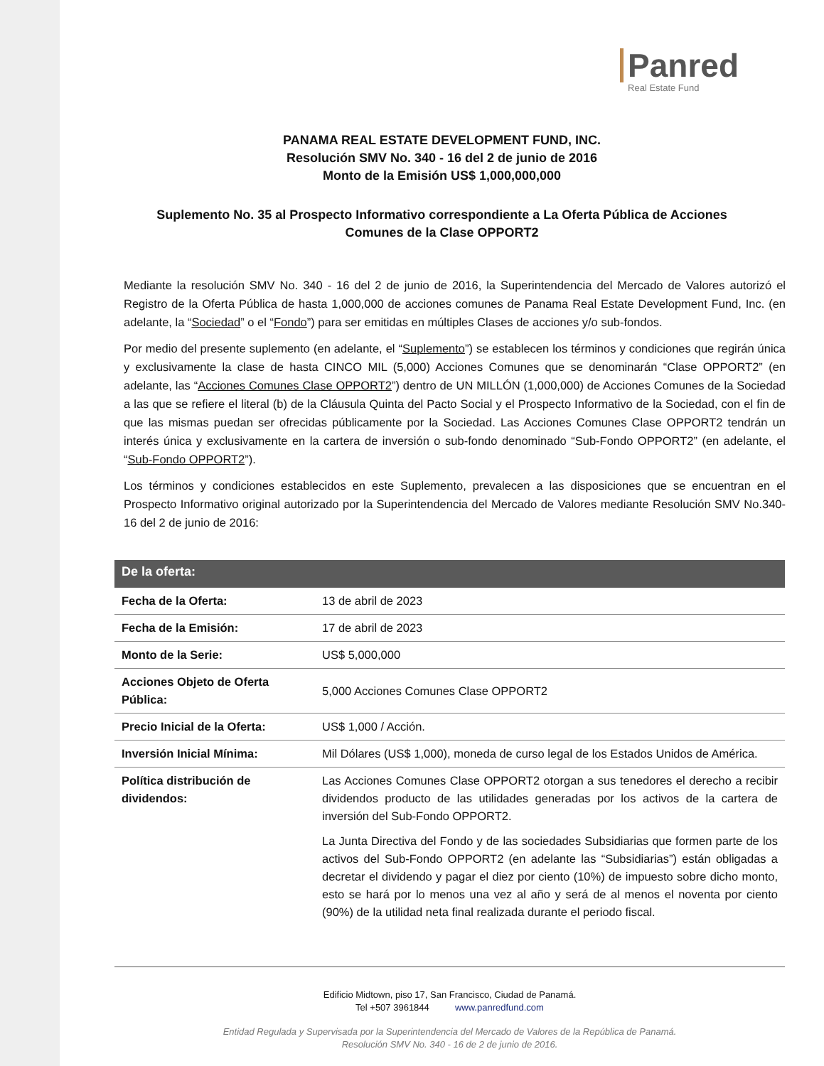Panred
Real Estate Fund
PANAMA REAL ESTATE DEVELOPMENT FUND, INC.
Resolución SMV No. 340 - 16 del 2 de junio de 2016
Monto de la Emisión US$ 1,000,000,000
Suplemento No. 35 al Prospecto Informativo correspondiente a La Oferta Pública de Acciones
Comunes de la Clase OPPORT2
Mediante la resolución SMV No. 340 - 16 del 2 de junio de 2016, la Superintendencia del Mercado de Valores autorizó el Registro de la Oferta Pública de hasta 1,000,000 de acciones comunes de Panama Real Estate Development Fund, Inc. (en adelante, la “Sociedad” o el “Fondo”) para ser emitidas en múltiples Clases de acciones y/o sub-fondos.
Por medio del presente suplemento (en adelante, el “Suplemento”) se establecen los términos y condiciones que regirán única y exclusivamente la clase de hasta CINCO MIL (5,000) Acciones Comunes que se denominarán “Clase OPPORT2” (en adelante, las “Acciones Comunes Clase OPPORT2”) dentro de UN MILLÓN (1,000,000) de Acciones Comunes de la Sociedad a las que se refiere el literal (b) de la Cláusula Quinta del Pacto Social y el Prospecto Informativo de la Sociedad, con el fin de que las mismas puedan ser ofrecidas públicamente por la Sociedad. Las Acciones Comunes Clase OPPORT2 tendrán un interés única y exclusivamente en la cartera de inversión o sub-fondo denominado “Sub-Fondo OPPORT2” (en adelante, el “Sub-Fondo OPPORT2”).
Los términos y condiciones establecidos en este Suplemento, prevalecen a las disposiciones que se encuentran en el Prospecto Informativo original autorizado por la Superintendencia del Mercado de Valores mediante Resolución SMV No.340-16 del 2 de junio de 2016:
| De la oferta: | |
| --- | --- |
| Fecha de la Oferta: | 13 de abril de 2023 |
| Fecha de la Emisión: | 17 de abril de 2023 |
| Monto de la Serie: | US$ 5,000,000 |
| Acciones Objeto de Oferta Pública: | 5,000 Acciones Comunes Clase OPPORT2 |
| Precio Inicial de la Oferta: | US$ 1,000 / Acción. |
| Inversión Inicial Mínima: | Mil Dólares (US$ 1,000), moneda de curso legal de los Estados Unidos de América. |
| Política distribución de dividendos: | Las Acciones Comunes Clase OPPORT2 otorgan a sus tenedores el derecho a recibir dividendos producto de las utilidades generadas por los activos de la cartera de inversión del Sub-Fondo OPPORT2. La Junta Directiva del Fondo y de las sociedades Subsidiarias que formen parte de los activos del Sub-Fondo OPPORT2 (en adelante las “Subsidiarias”) están obligadas a decretar el dividendo y pagar el diez por ciento (10%) de impuesto sobre dicho monto, esto se hará por lo menos una vez al año y será de al menos el noventa por ciento (90%) de la utilidad neta final realizada durante el periodo fiscal. |
Edificio Midtown, piso 17, San Francisco, Ciudad de Panamá.
Tel +507 3961844 www.panredfund.com
Entidad Regulada y Supervisada por la Superintendencia del Mercado de Valores de la República de Panamá.
Resolución SMV No. 340 - 16 de 2 de junio de 2016.